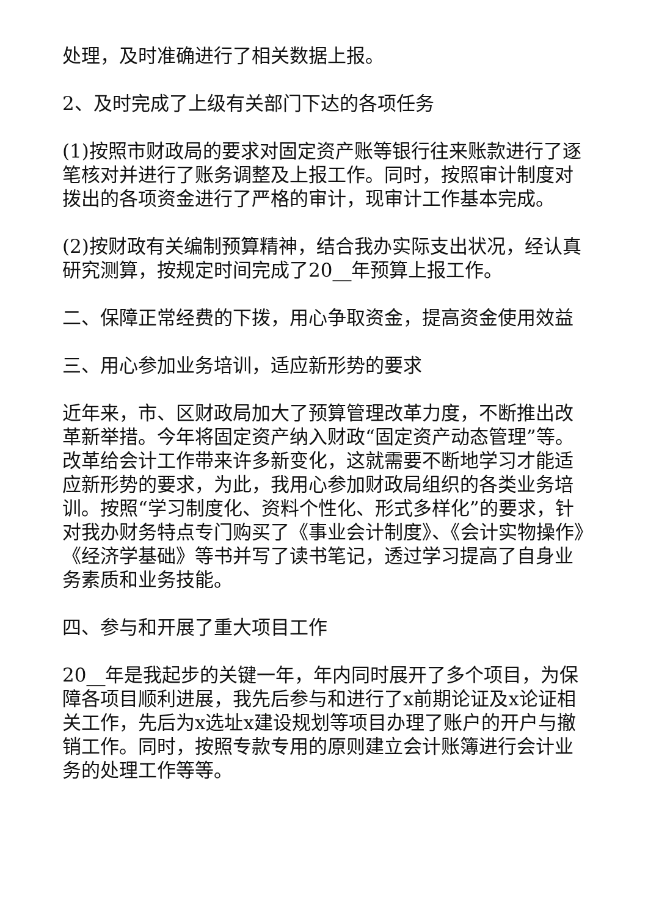处理，及时准确进行了相关数据上报。
2、及时完成了上级有关部门下达的各项任务
(1)按照市财政局的要求对固定资产账等银行往来账款进行了逐笔核对并进行了账务调整及上报工作。同时，按照审计制度对拨出的各项资金进行了严格的审计，现审计工作基本完成。
(2)按财政有关编制预算精神，结合我办实际支出状况，经认真研究测算，按规定时间完成了20__年预算上报工作。
二、保障正常经费的下拨，用心争取资金，提高资金使用效益
三、用心参加业务培训，适应新形势的要求
近年来，市、区财政局加大了预算管理改革力度，不断推出改革新举措。今年将固定资产纳入财政“固定资产动态管理”等。改革给会计工作带来许多新变化，这就需要不断地学习才能适应新形势的要求，为此，我用心参加财政局组织的各类业务培训。按照“学习制度化、资料个性化、形式多样化”的要求，针对我办财务特点专门购买了《事业会计制度》、《会计实物操作》《经济学基础》等书并写了读书笔记，透过学习提高了自身业务素质和业务技能。
四、参与和开展了重大项目工作
20__年是我起步的关键一年，年内同时展开了多个项目，为保障各项目顺利进展，我先后参与和进行了x前期论证及x论证相关工作，先后为x选址x建设规划等项目办理了账户的开户与撤销工作。同时，按照专款专用的原则建立会计账簿进行会计业务的处理工作等等。